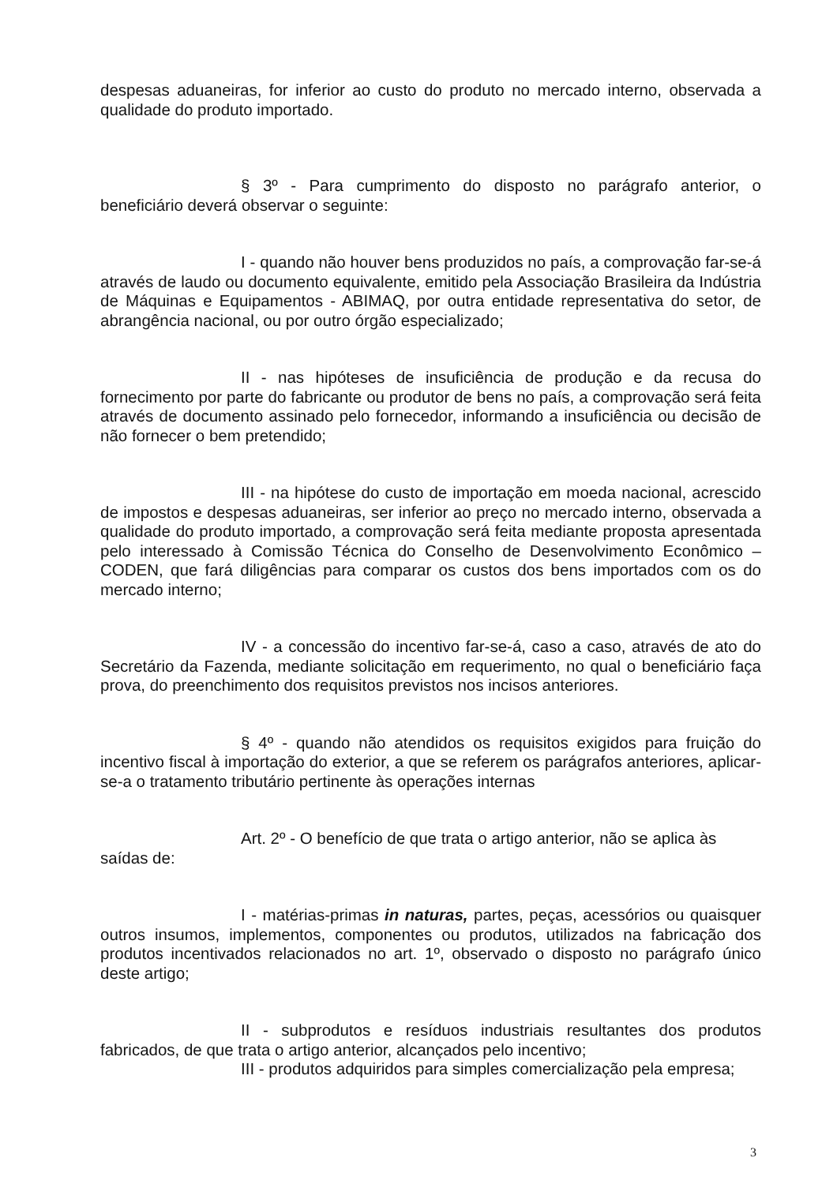despesas aduaneiras, for inferior ao custo do produto no mercado interno, observada a qualidade do produto importado.
§ 3º - Para cumprimento do disposto no parágrafo anterior, o beneficiário deverá observar o seguinte:
I - quando não houver bens produzidos no país, a comprovação far-se-á através de laudo ou documento equivalente, emitido pela Associação Brasileira da Indústria de Máquinas e Equipamentos - ABIMAQ, por outra entidade representativa do setor, de abrangência nacional, ou por outro órgão especializado;
II - nas hipóteses de insuficiência de produção e da recusa do fornecimento por parte do fabricante ou produtor de bens no país, a comprovação será feita através de documento assinado pelo fornecedor, informando a insuficiência ou decisão de não fornecer o bem pretendido;
III - na hipótese do custo de importação em moeda nacional, acrescido de impostos e despesas aduaneiras, ser inferior ao preço no mercado interno, observada a qualidade do produto importado, a comprovação será feita mediante proposta apresentada pelo interessado à Comissão Técnica do Conselho de Desenvolvimento Econômico – CODEN, que fará diligências para comparar os custos dos bens importados com os do mercado interno;
IV - a concessão do incentivo far-se-á, caso a caso, através de ato do Secretário da Fazenda, mediante solicitação em requerimento, no qual o beneficiário faça prova, do preenchimento dos requisitos previstos nos incisos anteriores.
§ 4º - quando não atendidos os requisitos exigidos para fruição do incentivo fiscal à importação do exterior, a que se referem os parágrafos anteriores, aplicar-se-a o tratamento tributário pertinente às operações internas
Art. 2º - O benefício de que trata o artigo anterior, não se aplica às
saídas de:
I - matérias-primas in naturas, partes, peças, acessórios ou quaisquer outros insumos, implementos, componentes ou produtos, utilizados na fabricação dos produtos incentivados relacionados no art. 1º, observado o disposto no parágrafo único deste artigo;
II - subprodutos e resíduos industriais resultantes dos produtos fabricados, de que trata o artigo anterior, alcançados pelo incentivo;
III - produtos adquiridos para simples comercialização pela empresa;
3